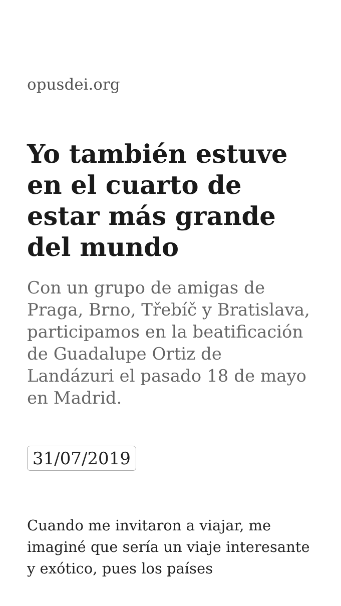opusdei.org
Yo también estuve en el cuarto de estar más grande del mundo
Con un grupo de amigas de Praga, Brno, Třebíč y Bratislava, participamos en la beatificación de Guadalupe Ortiz de Landázuri el pasado 18 de mayo en Madrid.
31/07/2019
Cuando me invitaron a viajar, me imaginé que sería un viaje interesante y exótico, pues los países